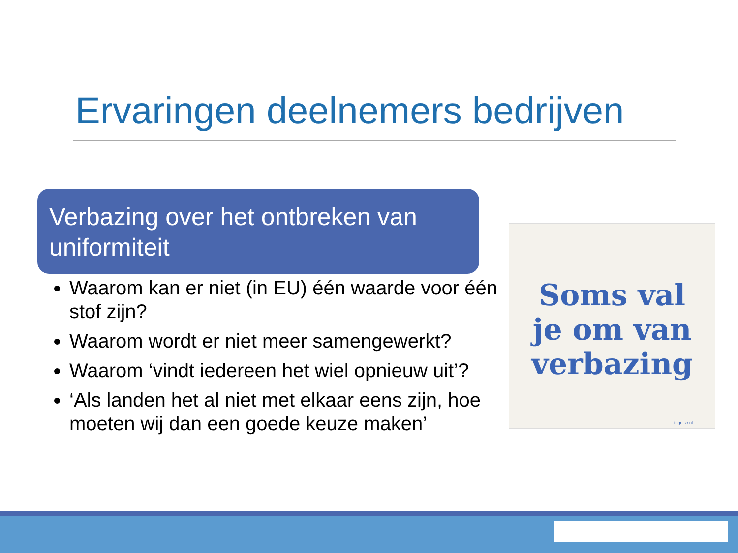Ervaringen deelnemers bedrijven
Verbazing over het ontbreken van uniformiteit
Waarom kan er niet (in EU) één waarde voor één stof zijn?
Waarom wordt er niet meer samengewerkt?
Waarom ‘vindt iedereen het wiel opnieuw uit’?
‘Als landen het al niet met elkaar eens zijn, hoe moeten wij dan een goede keuze maken’
Soms val
je om van
verbazing
tegelizr.nl